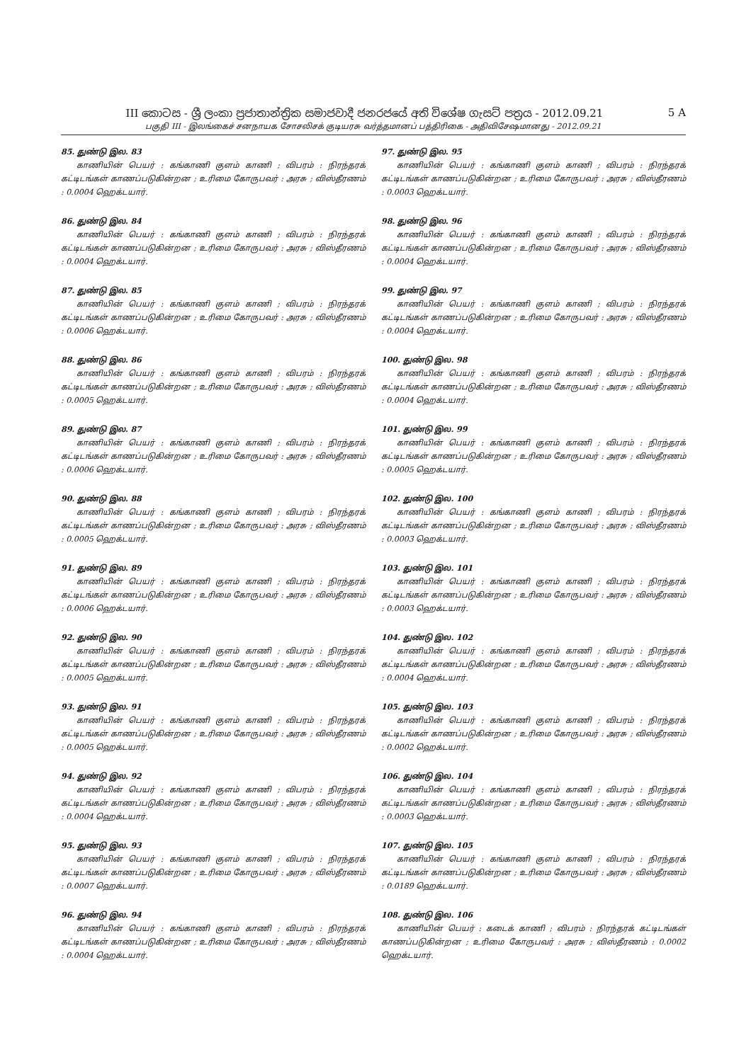III කොටස - ශ්‍රී ලංකා ප්‍රජාතාන්ත්‍රික සමාජවාදී ජනරජයේ අති විශේෂ ගැසට් පත්‍රය - 2012.09.21 5 A
பகுதி III - இலங்கைச் சனநாயக சோசலிசக் குடியரசு வர்த்தமானப் பத்திரிகை - அதிவிசேஷமானது - 2012.09.21
85. துண்டு இல. 83
காணியின் பெயர் : கங்காணி குளம் காணி ; விபரம் : நிரந்தரக் கட்டிடங்கள் காணப்படுகின்றன ; உரிமை கோருபவர் : அரசு ; விஸ்தீரணம் : 0.0004 ஹெக்டயார்.
86. துண்டு இல. 84
காணியின் பெயர் : கங்காணி குளம் காணி ; விபரம் : நிரந்தரக் கட்டிடங்கள் காணப்படுகின்றன ; உரிமை கோருபவர் : அரசு ; விஸ்தீரணம் : 0.0004 ஹெக்டயார்.
87. துண்டு இல. 85
காணியின் பெயர் : கங்காணி குளம் காணி ; விபரம் : நிரந்தரக் கட்டிடங்கள் காணப்படுகின்றன ; உரிமை கோருபவர் : அரசு ; விஸ்தீரணம் : 0.0006 ஹெக்டயார்.
88. துண்டு இல. 86
காணியின் பெயர் : கங்காணி குளம் காணி ; விபரம் : நிரந்தரக் கட்டிடங்கள் காணப்படுகின்றன ; உரிமை கோருபவர் : அரசு ; விஸ்தீரணம் : 0.0005 ஹெக்டயார்.
89. துண்டு இல. 87
காணியின் பெயர் : கங்காணி குளம் காணி ; விபரம் : நிரந்தரக் கட்டிடங்கள் காணப்படுகின்றன ; உரிமை கோருபவர் : அரசு ; விஸ்தீரணம் : 0.0006 ஹெக்டயார்.
90. துண்டு இல. 88
காணியின் பெயர் : கங்காணி குளம் காணி ; விபரம் : நிரந்தரக் கட்டிடங்கள் காணப்படுகின்றன ; உரிமை கோருபவர் : அரசு ; விஸ்தீரணம் : 0.0005 ஹெக்டயார்.
91. துண்டு இல. 89
காணியின் பெயர் : கங்காணி குளம் காணி ; விபரம் : நிரந்தரக் கட்டிடங்கள் காணப்படுகின்றன ; உரிமை கோருபவர் : அரசு ; விஸ்தீரணம் : 0.0006 ஹெக்டயார்.
92. துண்டு இல. 90
காணியின் பெயர் : கங்காணி குளம் காணி ; விபரம் : நிரந்தரக் கட்டிடங்கள் காணப்படுகின்றன ; உரிமை கோருபவர் : அரசு ; விஸ்தீரணம் : 0.0005 ஹெக்டயார்.
93. துண்டு இல. 91
காணியின் பெயர் : கங்காணி குளம் காணி ; விபரம் : நிரந்தரக் கட்டிடங்கள் காணப்படுகின்றன ; உரிமை கோருபவர் : அரசு ; விஸ்தீரணம் : 0.0005 ஹெக்டயார்.
94. துண்டு இல. 92
காணியின் பெயர் : கங்காணி குளம் காணி ; விபரம் : நிரந்தரக் கட்டிடங்கள் காணப்படுகின்றன ; உரிமை கோருபவர் : அரசு ; விஸ்தீரணம் : 0.0004 ஹெக்டயார்.
95. துண்டு இல. 93
காணியின் பெயர் : கங்காணி குளம் காணி ; விபரம் : நிரந்தரக் கட்டிடங்கள் காணப்படுகின்றன ; உரிமை கோருபவர் : அரசு ; விஸ்தீரணம் : 0.0007 ஹெக்டயார்.
96. துண்டு இல. 94
காணியின் பெயர் : கங்காணி குளம் காணி ; விபரம் : நிரந்தரக் கட்டிடங்கள் காணப்படுகின்றன ; உரிமை கோருபவர் : அரசு ; விஸ்தீரணம் : 0.0004 ஹெக்டயார்.
97. துண்டு இல. 95
காணியின் பெயர் : கங்காணி குளம் காணி ; விபரம் : நிரந்தரக் கட்டிடங்கள் காணப்படுகின்றன ; உரிமை கோருபவர் : அரசு ; விஸ்தீரணம் : 0.0003 ஹெக்டயார்.
98. துண்டு இல. 96
காணியின் பெயர் : கங்காணி குளம் காணி ; விபரம் : நிரந்தரக் கட்டிடங்கள் காணப்படுகின்றன ; உரிமை கோருபவர் : அரசு ; விஸ்தீரணம் : 0.0004 ஹெக்டயார்.
99. துண்டு இல. 97
காணியின் பெயர் : கங்காணி குளம் காணி ; விபரம் : நிரந்தரக் கட்டிடங்கள் காணப்படுகின்றன ; உரிமை கோருபவர் : அரசு ; விஸ்தீரணம் : 0.0004 ஹெக்டயார்.
100. துண்டு இல. 98
காணியின் பெயர் : கங்காணி குளம் காணி ; விபரம் : நிரந்தரக் கட்டிடங்கள் காணப்படுகின்றன ; உரிமை கோருபவர் : அரசு ; விஸ்தீரணம் : 0.0004 ஹெக்டயார்.
101. துண்டு இல. 99
காணியின் பெயர் : கங்காணி குளம் காணி ; விபரம் : நிரந்தரக் கட்டிடங்கள் காணப்படுகின்றன ; உரிமை கோருபவர் : அரசு ; விஸ்தீரணம் : 0.0005 ஹெக்டயார்.
102. துண்டு இல. 100
காணியின் பெயர் : கங்காணி குளம் காணி ; விபரம் : நிரந்தரக் கட்டிடங்கள் காணப்படுகின்றன ; உரிமை கோருபவர் : அரசு ; விஸ்தீரணம் : 0.0003 ஹெக்டயார்.
103. துண்டு இல. 101
காணியின் பெயர் : கங்காணி குளம் காணி ; விபரம் : நிரந்தரக் கட்டிடங்கள் காணப்படுகின்றன ; உரிமை கோருபவர் : அரசு ; விஸ்தீரணம் : 0.0003 ஹெக்டயார்.
104. துண்டு இல. 102
காணியின் பெயர் : கங்காணி குளம் காணி ; விபரம் : நிரந்தரக் கட்டிடங்கள் காணப்படுகின்றன ; உரிமை கோருபவர் : அரசு ; விஸ்தீரணம் : 0.0004 ஹெக்டயார்.
105. துண்டு இல. 103
காணியின் பெயர் : கங்காணி குளம் காணி ; விபரம் : நிரந்தரக் கட்டிடங்கள் காணப்படுகின்றன ; உரிமை கோருபவர் : அரசு ; விஸ்தீரணம் : 0.0002 ஹெக்டயார்.
106. துண்டு இல. 104
காணியின் பெயர் : கங்காணி குளம் காணி ; விபரம் : நிரந்தரக் கட்டிடங்கள் காணப்படுகின்றன ; உரிமை கோருபவர் : அரசு ; விஸ்தீரணம் : 0.0003 ஹெக்டயார்.
107. துண்டு இல. 105
காணியின் பெயர் : கங்காணி குளம் காணி ; விபரம் : நிரந்தரக் கட்டிடங்கள் காணப்படுகின்றன ; உரிமை கோருபவர் : அரசு ; விஸ்தீரணம் : 0.0189 ஹெக்டயார்.
108. துண்டு இல. 106
காணியின் பெயர் : கடைக் காணி ; விபரம் : நிரந்தரக் கட்டிடங்கள் காணப்படுகின்றன ; உரிமை கோருபவர் : அரசு ; விஸ்தீரணம் : 0.0002 ஹெக்டயார்.